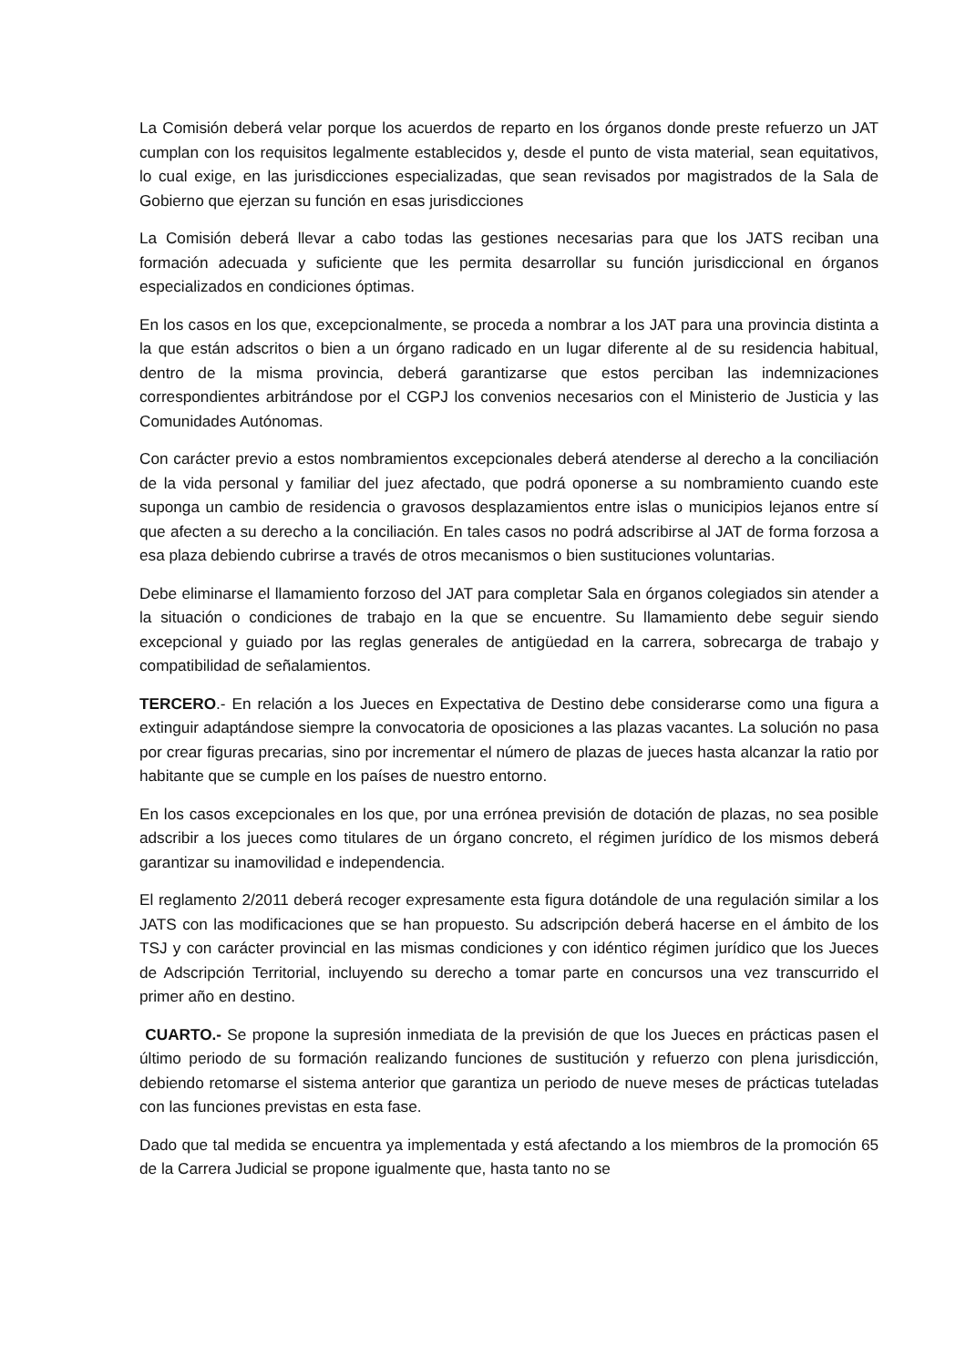La Comisión deberá velar porque los acuerdos de reparto en los órganos donde preste refuerzo un JAT cumplan con los requisitos legalmente establecidos y, desde el punto de vista material, sean equitativos, lo cual exige, en las jurisdicciones especializadas, que sean revisados por magistrados de la Sala de Gobierno que ejerzan su función en esas jurisdicciones
La Comisión deberá llevar a cabo todas las gestiones necesarias para que los JATS reciban una formación adecuada y suficiente que les permita desarrollar su función jurisdiccional en órganos especializados en condiciones óptimas.
En los casos en los que, excepcionalmente, se proceda a nombrar a los JAT para una provincia distinta a la que están adscritos o bien a un órgano radicado en un lugar diferente al de su residencia habitual, dentro de la misma provincia, deberá garantizarse que estos perciban las indemnizaciones correspondientes arbitrándose por el CGPJ los convenios necesarios con el Ministerio de Justicia y las Comunidades Autónomas.
Con carácter previo a estos nombramientos excepcionales deberá atenderse al derecho a la conciliación de la vida personal y familiar del juez afectado, que podrá oponerse a su nombramiento cuando este suponga un cambio de residencia o gravosos desplazamientos entre islas o municipios lejanos entre sí que afecten a su derecho a la conciliación. En tales casos no podrá adscribirse al JAT de forma forzosa a esa plaza debiendo cubrirse a través de otros mecanismos o bien sustituciones voluntarias.
Debe eliminarse el llamamiento forzoso del JAT para completar Sala en órganos colegiados sin atender a la situación o condiciones de trabajo en la que se encuentre. Su llamamiento debe seguir siendo excepcional y guiado por las reglas generales de antigüedad en la carrera, sobrecarga de trabajo y compatibilidad de señalamientos.
TERCERO.- En relación a los Jueces en Expectativa de Destino debe considerarse como una figura a extinguir adaptándose siempre la convocatoria de oposiciones a las plazas vacantes. La solución no pasa por crear figuras precarias, sino por incrementar el número de plazas de jueces hasta alcanzar la ratio por habitante que se cumple en los países de nuestro entorno.
En los casos excepcionales en los que, por una errónea previsión de dotación de plazas, no sea posible adscribir a los jueces como titulares de un órgano concreto, el régimen jurídico de los mismos deberá garantizar su inamovilidad e independencia.
El reglamento 2/2011 deberá recoger expresamente esta figura dotándole de una regulación similar a los JATS con las modificaciones que se han propuesto. Su adscripción deberá hacerse en el ámbito de los TSJ y con carácter provincial en las mismas condiciones y con idéntico régimen jurídico que los Jueces de Adscripción Territorial, incluyendo su derecho a tomar parte en concursos una vez transcurrido el primer año en destino.
CUARTO.- Se propone la supresión inmediata de la previsión de que los Jueces en prácticas pasen el último periodo de su formación realizando funciones de sustitución y refuerzo con plena jurisdicción, debiendo retomarse el sistema anterior que garantiza un periodo de nueve meses de prácticas tuteladas con las funciones previstas en esta fase.
Dado que tal medida se encuentra ya implementada y está afectando a los miembros de la promoción 65 de la Carrera Judicial se propone igualmente que, hasta tanto no se